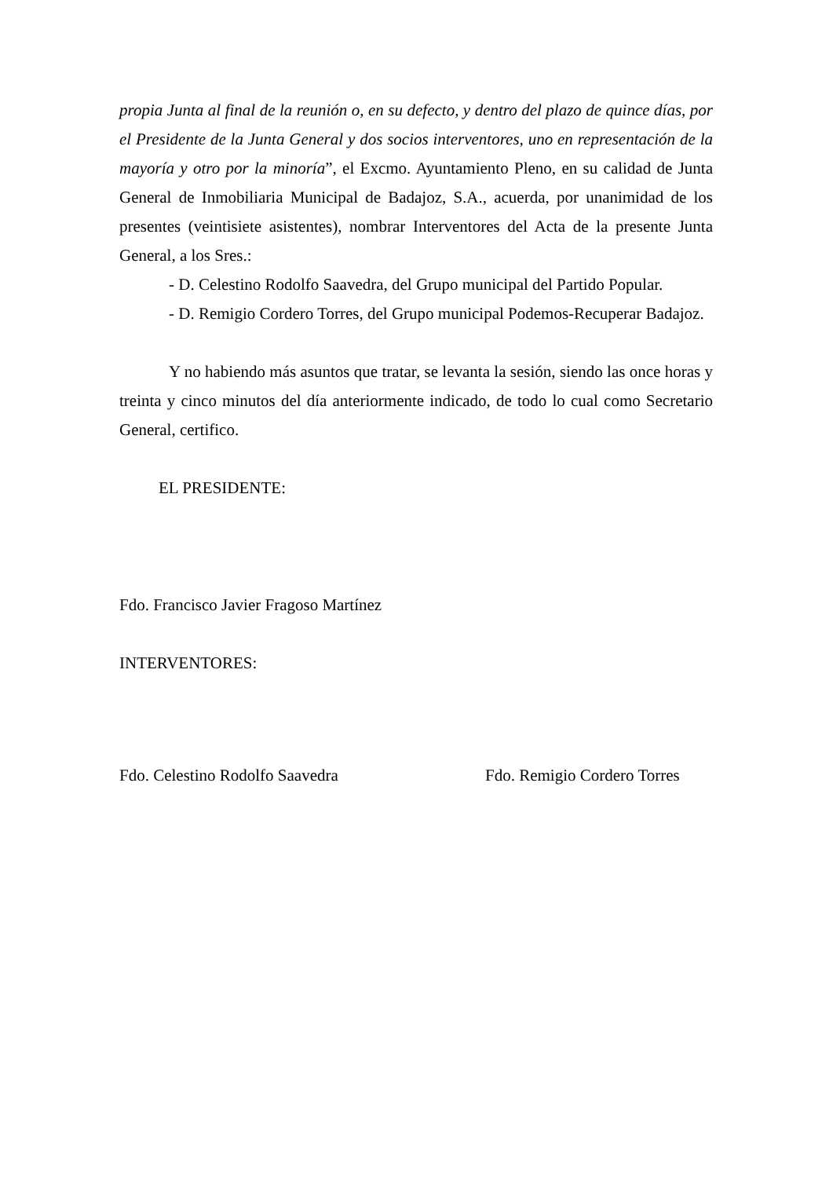propia Junta al final de la reunión o, en su defecto, y dentro del plazo de quince días, por el Presidente de la Junta General y dos socios interventores, uno en representación de la mayoría y otro por la minoría”, el Excmo. Ayuntamiento Pleno, en su calidad de Junta General de Inmobiliaria Municipal de Badajoz, S.A., acuerda, por unanimidad de los presentes (veintisiete asistentes), nombrar Interventores del Acta de la presente Junta General, a los Sres.:
- D. Celestino Rodolfo Saavedra, del Grupo municipal del Partido Popular.
- D. Remigio Cordero Torres, del Grupo municipal Podemos-Recuperar Badajoz.
Y no habiendo más asuntos que tratar, se levanta la sesión, siendo las once horas y treinta y cinco minutos del día anteriormente indicado, de todo lo cual como Secretario General, certifico.
EL PRESIDENTE:
Fdo. Francisco Javier Fragoso Martínez
INTERVENTORES:
Fdo. Celestino Rodolfo Saavedra Fdo. Remigio Cordero Torres